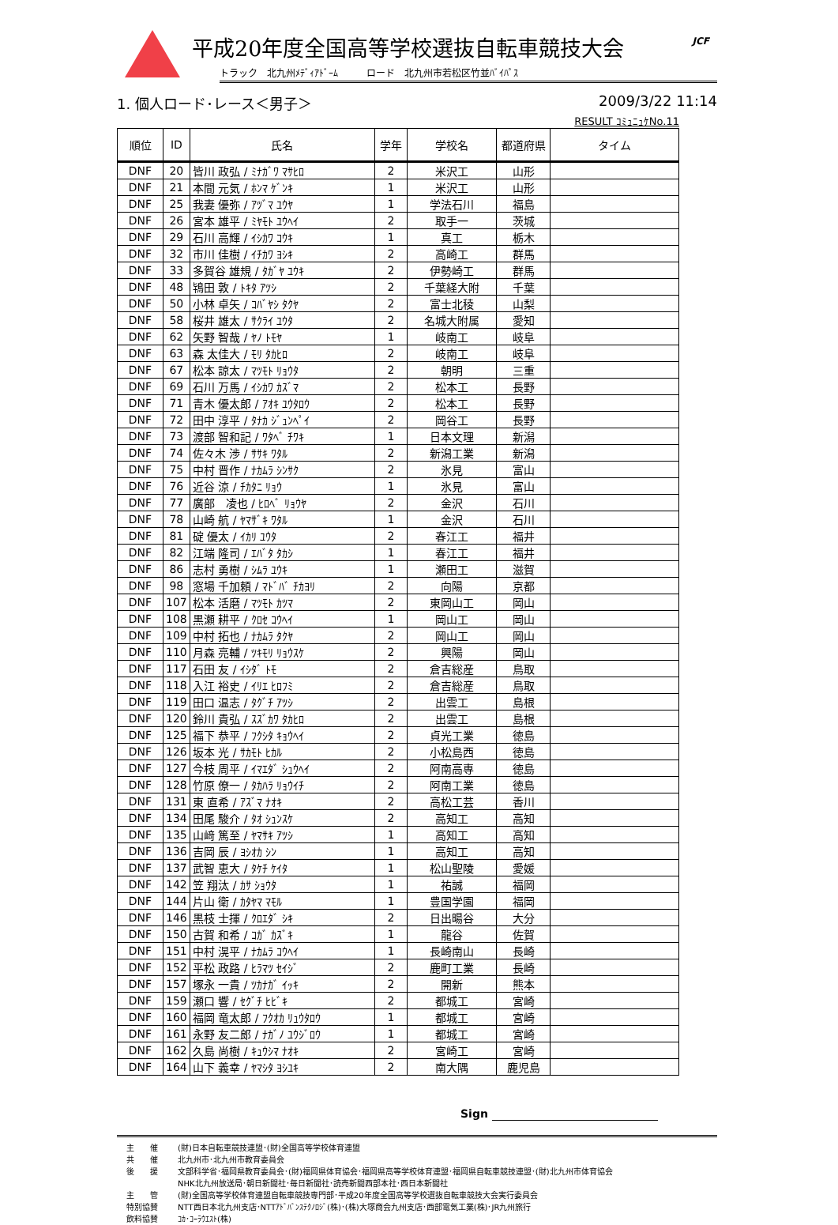JCF
平成20年度全国高等学校選抜自転車競技大会
トラック　北九州ﾒﾃﾞｨｱﾄﾞｰﾑ　　　ロード　北九州市若松区竹並ﾊﾞｲﾊﾟｽ
1. 個人ロード･レース＜男子＞ 2009/3/22 11:14
RESULT ｺﾐｭﾆｭｹNo.11
| 順位 | ID | 氏名 | 学年 | 学校名 | 都道府県 | タイム |
| --- | --- | --- | --- | --- | --- | --- |
| DNF | 20 | 皆川 政弘 / ﾐﾅｶﾞﾜ ﾏｻﾋﾛ | 2 | 米沢工 | 山形 | |
| DNF | 21 | 本間 元気 / ﾎﾝﾏ ｹﾞﾝｷ | 1 | 米沢工 | 山形 | |
| DNF | 25 | 我妻 優弥 / ｱﾂﾞﾏ ﾕｳﾔ | 1 | 学法石川 | 福島 | |
| DNF | 26 | 宮本 雄平 / ﾐﾔﾓﾄ ﾕｳﾍｲ | 2 | 取手一 | 茨城 | |
| DNF | 29 | 石川 高輝 / ｲｼｶﾜ ｺｳｷ | 1 | 真工 | 栃木 | |
| DNF | 32 | 市川 佳樹 / ｲﾁｶﾜ ﾖｼｷ | 2 | 高崎工 | 群馬 | |
| DNF | 33 | 多賀谷 雄規 / ﾀｶﾞﾔ ﾕｳｷ | 2 | 伊勢崎工 | 群馬 | |
| DNF | 48 | 鴇田 敦 / ﾄｷﾀ ｱﾂｼ | 2 | 千葉経大附 | 千葉 | |
| DNF | 50 | 小林 卓矢 / ｺﾊﾞﾔｼ ﾀｸﾔ | 2 | 富士北稜 | 山梨 | |
| DNF | 58 | 桜井 雄太 / ｻｸﾗｲ ﾕｳﾀ | 2 | 名城大附属 | 愛知 | |
| DNF | 62 | 矢野 智哉 / ﾔﾉ ﾄﾓﾔ | 1 | 岐南工 | 岐阜 | |
| DNF | 63 | 森 太佳大 / ﾓﾘ ﾀｶﾋﾛ | 2 | 岐南工 | 岐阜 | |
| DNF | 67 | 松本 諒太 / ﾏﾂﾓﾄ ﾘｮｳﾀ | 2 | 朝明 | 三重 | |
| DNF | 69 | 石川 万馬 / ｲｼｶﾜ ｶｽﾞﾏ | 2 | 松本工 | 長野 | |
| DNF | 71 | 青木 優太郎 / ｱｵｷ ﾕｳﾀﾛｳ | 2 | 松本工 | 長野 | |
| DNF | 72 | 田中 淳平 / ﾀﾅｶ ｼﾞｭﾝﾍﾟｲ | 2 | 岡谷工 | 長野 | |
| DNF | 73 | 渡部 智和記 / ﾜﾀﾍﾞ ﾁﾜｷ | 1 | 日本文理 | 新潟 | |
| DNF | 74 | 佐々木 渉 / ｻｻｷ ﾜﾀﾙ | 2 | 新潟工業 | 新潟 | |
| DNF | 75 | 中村 晋作 / ﾅｶﾑﾗ ｼﾝｻｸ | 2 | 氷見 | 富山 | |
| DNF | 76 | 近谷 涼 / ﾁｶﾀﾆ ﾘｮｳ | 1 | 氷見 | 富山 | |
| DNF | 77 | 廣部 凌也 / ﾋﾛﾍﾞ ﾘｮｳﾔ | 2 | 金沢 | 石川 | |
| DNF | 78 | 山崎 航 / ﾔﾏｻﾞｷ ﾜﾀﾙ | 1 | 金沢 | 石川 | |
| DNF | 81 | 碇 優太 / ｲｶﾘ ﾕｳﾀ | 2 | 春江工 | 福井 | |
| DNF | 82 | 江端 隆司 / ｴﾊﾞﾀ ﾀｶｼ | 1 | 春江工 | 福井 | |
| DNF | 86 | 志村 勇樹 / ｼﾑﾗ ﾕｳｷ | 1 | 瀬田工 | 滋賀 | |
| DNF | 98 | 窓場 千加頼 / ﾏﾄﾞﾊﾞ ﾁｶﾖﾘ | 2 | 向陽 | 京都 | |
| DNF | 107 | 松本 活磨 / ﾏﾂﾓﾄ ｶﾂﾏ | 2 | 東岡山工 | 岡山 | |
| DNF | 108 | 黒瀬 耕平 / ｸﾛｾ ｺｳﾍｲ | 1 | 岡山工 | 岡山 | |
| DNF | 109 | 中村 拓也 / ﾅｶﾑﾗ ﾀｸﾔ | 2 | 岡山工 | 岡山 | |
| DNF | 110 | 月森 亮輔 / ﾂｷﾓﾘ ﾘｮｳｽｹ | 2 | 興陽 | 岡山 | |
| DNF | 117 | 石田 友 / ｲｼﾀﾞ ﾄﾓ | 2 | 倉吉総産 | 鳥取 | |
| DNF | 118 | 入江 裕史 / ｲﾘｴ ﾋﾛﾌﾐ | 2 | 倉吉総産 | 鳥取 | |
| DNF | 119 | 田口 温志 / ﾀｸﾞﾁ ｱﾂｼ | 2 | 出雲工 | 島根 | |
| DNF | 120 | 鈴川 貴弘 / ｽｽﾞｶﾜ ﾀｶﾋﾛ | 2 | 出雲工 | 島根 | |
| DNF | 125 | 福下 恭平 / ﾌｸｼﾀ ｷｮｳﾍｲ | 2 | 貞光工業 | 徳島 | |
| DNF | 126 | 坂本 光 / ｻｶﾓﾄ ﾋｶﾙ | 2 | 小松島西 | 徳島 | |
| DNF | 127 | 今枝 周平 / ｲﾏｴﾀﾞ ｼｭｳﾍｲ | 2 | 阿南高専 | 徳島 | |
| DNF | 128 | 竹原 僚一 / ﾀｶﾊﾗ ﾘｮｳｲﾁ | 2 | 阿南工業 | 徳島 | |
| DNF | 131 | 東 直希 / ｱｽﾞﾏ ﾅｵｷ | 2 | 高松工芸 | 香川 | |
| DNF | 134 | 田尾 駿介 / ﾀｵ ｼｭﾝｽｹ | 2 | 高知工 | 高知 | |
| DNF | 135 | 山﨑 篤至 / ﾔﾏｻｷ ｱﾂｼ | 1 | 高知工 | 高知 | |
| DNF | 136 | 吉岡 辰 / ﾖｼｵｶ ｼﾝ | 1 | 高知工 | 高知 | |
| DNF | 137 | 武智 恵大 / ﾀｹﾁ ｹｲﾀ | 1 | 松山聖陵 | 愛媛 | |
| DNF | 142 | 笠 翔汰 / ｶｻ ｼｮｳﾀ | 1 | 祐誠 | 福岡 | |
| DNF | 144 | 片山 衛 / ｶﾀﾔﾏ ﾏﾓﾙ | 1 | 豊国学園 | 福岡 | |
| DNF | 146 | 黒枝 士揮 / ｸﾛｴﾀﾞ ｼｷ | 2 | 日出暘谷 | 大分 | |
| DNF | 150 | 古賀 和希 / ｺｶﾞ ｶｽﾞｷ | 1 | 龍谷 | 佐賀 | |
| DNF | 151 | 中村 滉平 / ﾅｶﾑﾗ ｺｳﾍｲ | 1 | 長崎南山 | 長崎 | |
| DNF | 152 | 平松 政路 / ﾋﾗﾏﾂ ｾｲｼﾞ | 2 | 鹿町工業 | 長崎 | |
| DNF | 157 | 塚永 一貴 / ﾂｶﾅｶﾞ ｲｯｷ | 2 | 開新 | 熊本 | |
| DNF | 159 | 瀬口 響 / ｾｸﾞﾁ ﾋﾋﾞｷ | 2 | 都城工 | 宮崎 | |
| DNF | 160 | 福岡 竜太郎 / ﾌｸｵｶ ﾘｭｳﾀﾛｳ | 1 | 都城工 | 宮崎 | |
| DNF | 161 | 永野 友二郎 / ﾅｶﾞﾉ ﾕｳｼﾞﾛｳ | 1 | 都城工 | 宮崎 | |
| DNF | 162 | 久島 尚樹 / ｷｭｳｼﾏ ﾅｵｷ | 2 | 宮崎工 | 宮崎 | |
| DNF | 164 | 山下 義幸 / ﾔﾏｼﾀ ﾖｼﾕｷ | 2 | 南大隅 | 鹿児島 | |
Sign
主　　催 (財)日本自転車競技連盟･(財)全国高等学校体育連盟
共　　催 北九州市･北九州市教育委員会
後　　援 文部科学省･福岡県教育委員会･(財)福岡県体育協会･福岡県高等学校体育連盟･福岡県自転車競技連盟･(財)北九州市体育協会
NHK北九州放送局･朝日新聞社･毎日新聞社･読売新聞西部本社･西日本新聞社
主　　管 (財)全国高等学校体育連盟自転車競技専門部･平成20年度全国高等学校選抜自転車競技大会実行委員会
特別協賛 NTT西日本北九州支店･NTTｱﾄﾞﾊﾞﾝｽﾃｸﾉﾛｼﾞ(株)･(株)大塚商会九州支店･西部電気工業(株)･JR九州旅行
飲料協賛 ｺｶ･ｺｰﾗｳｴｽﾄ(株)